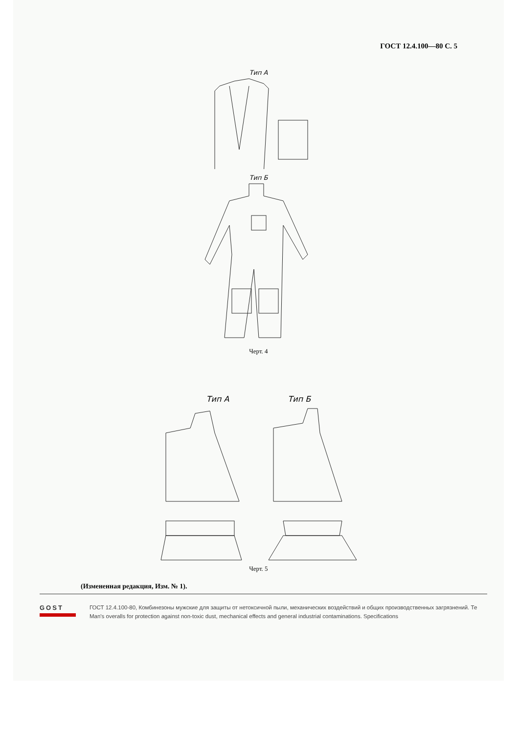ГОСТ 12.4.100—80 С. 5
Тип А
Тип Б
Черт. 4
Тип А Тип Б
Черт. 5
(Измененная редакция, Изм. № 1).
GOST ГОСТ 12.4.100-80, Комбинезоны мужские для защиты от нетоксичной пыли, механических воздействий и общих производственных загрязнений. Те
Man's overalls for protection against non-toxic dust, mechanical effects and general industrial contaminations. Specifications